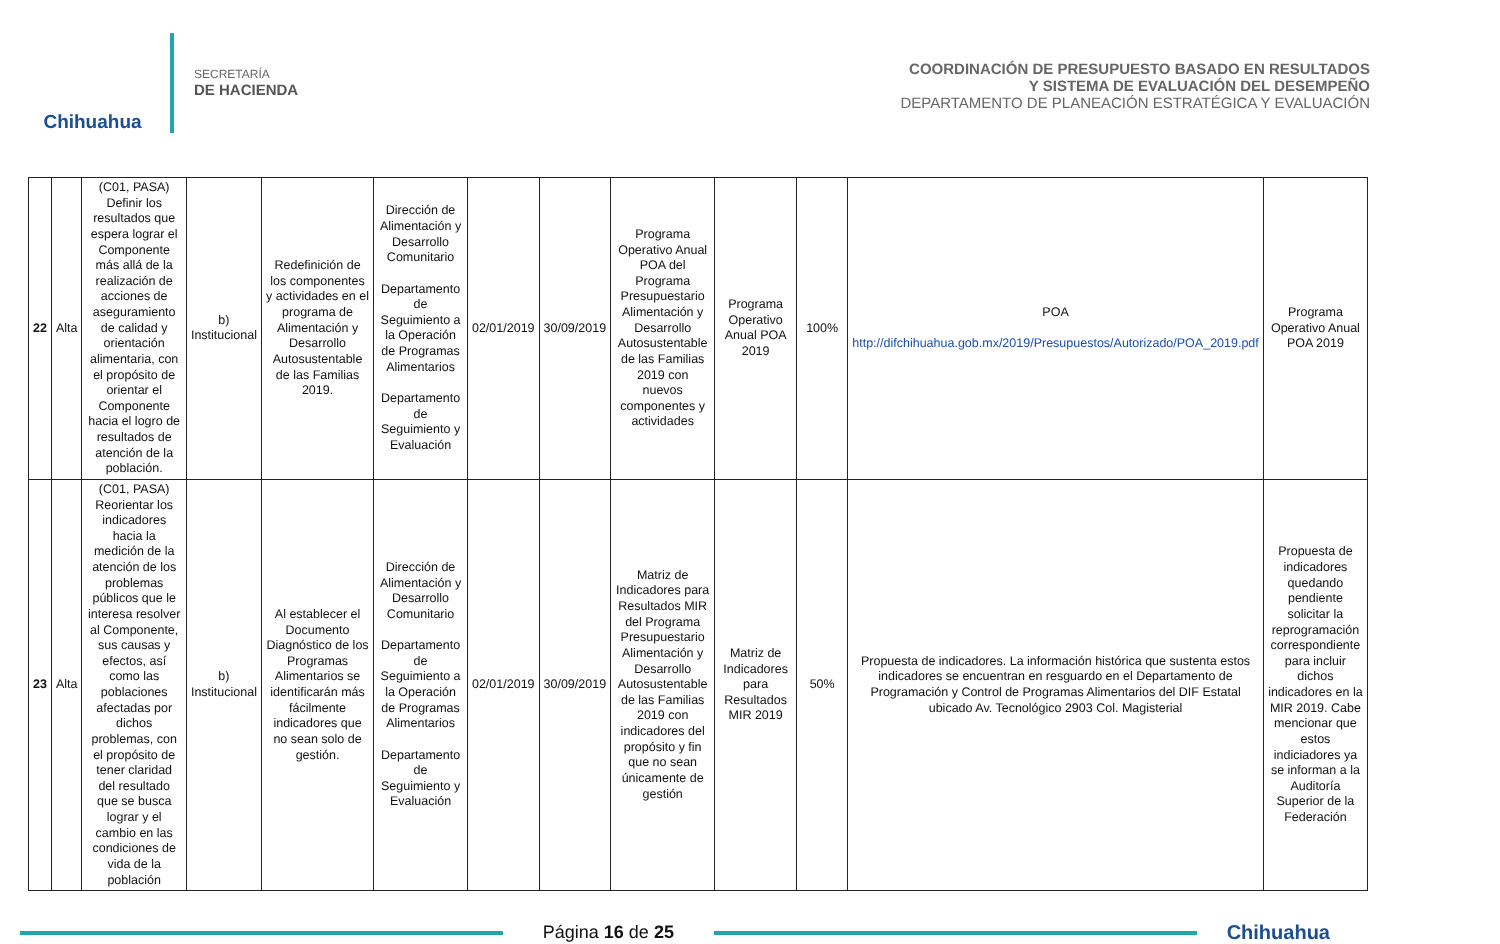Chihuahua
SECRETARÍA
DE HACIENDA
COORDINACIÓN DE PRESUPUESTO BASADO EN RESULTADOS
Y SISTEMA DE EVALUACIÓN DEL DESEMPEÑO
DEPARTAMENTO DE PLANEACIÓN ESTRATÉGICA Y EVALUACIÓN
| 22 | Alta | (C01, PASA) Definir los resultados que espera lograr el Componente más allá de la realización de acciones de aseguramiento de calidad y orientación alimentaria, con el propósito de orientar el Componente hacia el logro de resultados de atención de la población. | b) Institucional | Redefinición de los componentes y actividades en el programa de Alimentación y Desarrollo Autosustentable de las Familias 2019. | Dirección de Alimentación y Desarrollo Comunitario Departamento de Seguimiento a la Operación de Programas Alimentarios Departamento de Seguimiento y Evaluación | 02/01/2019 | 30/09/2019 | Programa Operativo Anual POA del Programa Presupuestario Alimentación y Desarrollo Autosustentable de las Familias 2019 con nuevos componentes y actividades | Programa Operativo Anual POA 2019 | 100% | POA http://difchihuahua.gob.mx/2019/Presupuestos/Autorizado/POA_2019.pdf | Programa Operativo Anual POA 2019 |
| 23 | Alta | (C01, PASA) Reorientar los indicadores hacia la medición de la atención de los problemas públicos que le interesa resolver al Componente, sus causas y efectos, así como las poblaciones afectadas por dichos problemas, con el propósito de tener claridad del resultado que se busca lograr y el cambio en las condiciones de vida de la población | b) Institucional | Al establecer el Documento Diagnóstico de los Programas Alimentarios se identificarán más fácilmente indicadores que no sean solo de gestión. | Dirección de Alimentación y Desarrollo Comunitario Departamento de Seguimiento a la Operación de Programas Alimentarios Departamento de Seguimiento y Evaluación | 02/01/2019 | 30/09/2019 | Matriz de Indicadores para Resultados MIR del Programa Presupuestario Alimentación y Desarrollo Autosustentable de las Familias 2019 con indicadores del propósito y fin que no sean únicamente de gestión | Matriz de Indicadores para Resultados MIR 2019 | 50% | Propuesta de indicadores. La información histórica que sustenta estos indicadores se encuentran en resguardo en el Departamento de Programación y Control de Programas Alimentarios del DIF Estatal ubicado Av. Tecnológico 2903 Col. Magisterial | Propuesta de indicadores quedando pendiente solicitar la reprogramación correspondiente para incluir dichos indicadores en la MIR 2019. Cabe mencionar que estos indiciadores ya se informan a la Auditoría Superior de la Federación |
Página 16 de 25 Chihuahua